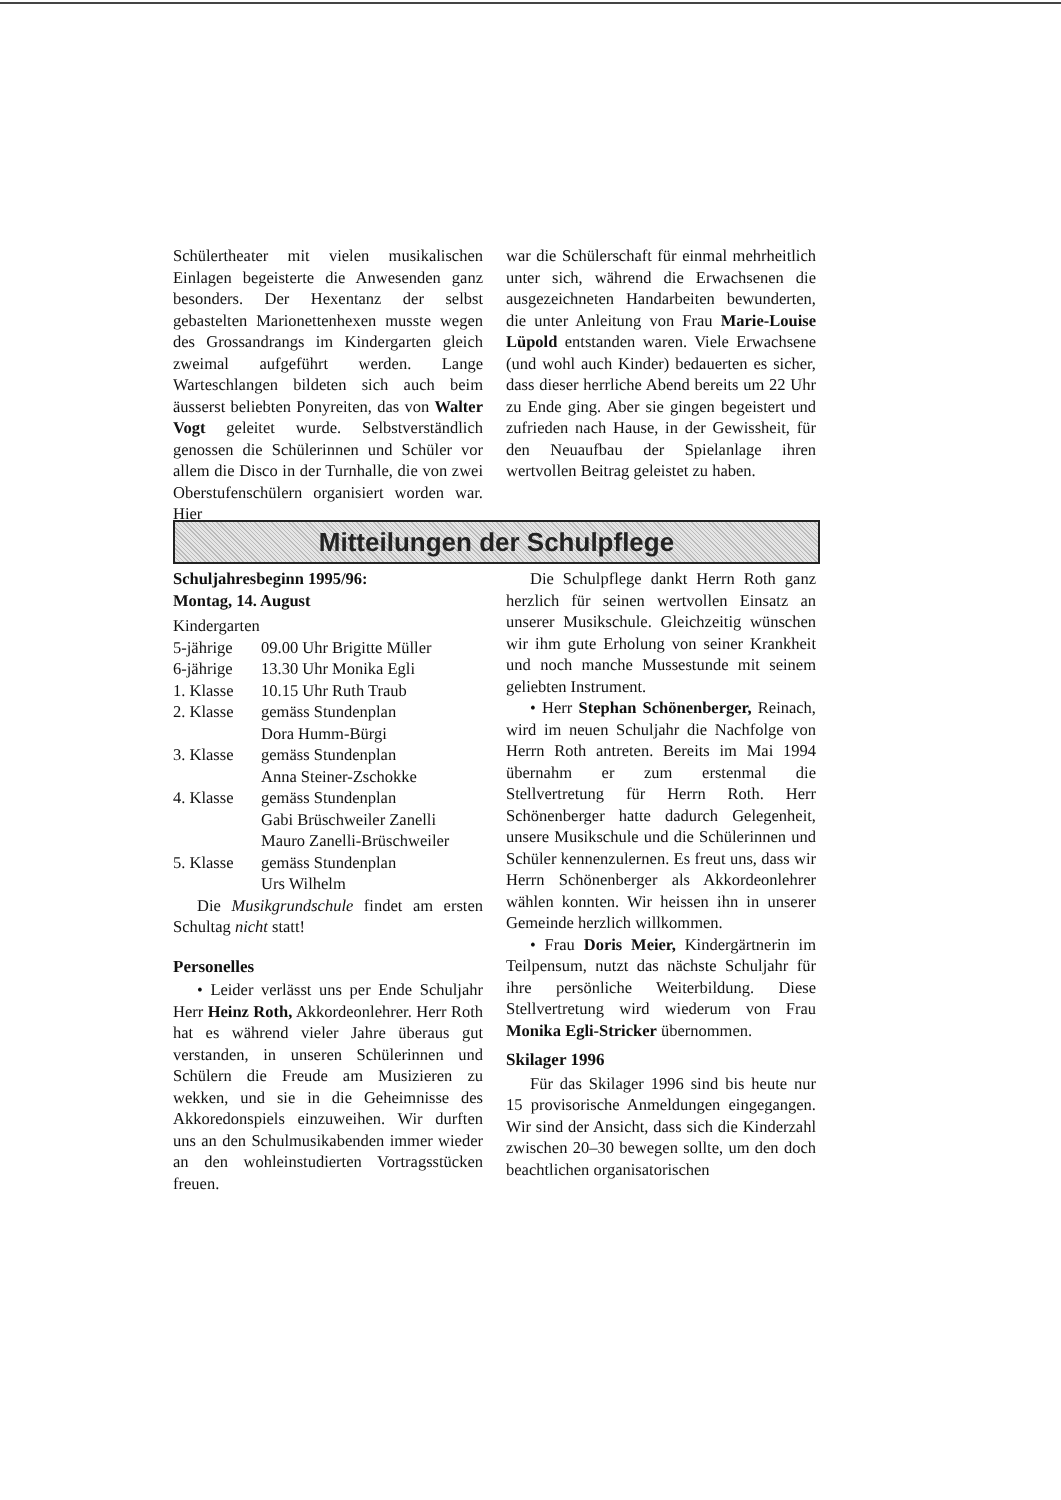Schülertheater mit vielen musikalischen Einlagen begeisterte die Anwesenden ganz besonders. Der Hexentanz der selbst gebastelten Marionettenhexen musste wegen des Grossandrangs im Kindergarten gleich zweimal aufgeführt werden. Lange Warteschlangen bildeten sich auch beim äusserst beliebten Ponyreiten, das von Walter Vogt geleitet wurde. Selbstverständlich genossen die Schülerinnen und Schüler vor allem die Disco in der Turnhalle, die von zwei Oberstufenschülern organisiert worden war. Hier
war die Schülerschaft für einmal mehrheitlich unter sich, während die Erwachsenen die ausgezeichneten Handarbeiten bewunderten, die unter Anleitung von Frau Marie-Louise Lüpold entstanden waren. Viele Erwachsene (und wohl auch Kinder) bedauerten es sicher, dass dieser herrliche Abend bereits um 22 Uhr zu Ende ging. Aber sie gingen begeistert und zufrieden nach Hause, in der Gewissheit, für den Neuaufbau der Spielanlage ihren wertvollen Beitrag geleistet zu haben.
Mitteilungen der Schulpflege
Schuljahresbeginn 1995/96:
Montag, 14. August
Kindergarten
| 5-jährige | 09.00 Uhr Brigitte Müller |
| 6-jährige | 13.30 Uhr Monika Egli |
| 1. Klasse | 10.15 Uhr Ruth Traub |
| 2. Klasse | gemäss Stundenplan Dora Humm-Bürgi |
| 3. Klasse | gemäss Stundenplan Anna Steiner-Zschokke |
| 4. Klasse | gemäss Stundenplan Gabi Brüschweiler Zanelli Mauro Zanelli-Brüschweiler |
| 5. Klasse | gemäss Stundenplan Urs Wilhelm |
Die Musikgrundschule findet am ersten Schultag nicht statt!
Personelles
• Leider verlässt uns per Ende Schuljahr Herr Heinz Roth, Akkordeonlehrer. Herr Roth hat es während vieler Jahre überaus gut verstanden, in unseren Schülerinnen und Schülern die Freude am Musizieren zu wekken, und sie in die Geheimnisse des Akkoredonspiels einzuweihen. Wir durften uns an den Schulmusikabenden immer wieder an den wohleinstudierten Vortragsstücken freuen.
Die Schulpflege dankt Herrn Roth ganz herzlich für seinen wertvollen Einsatz an unserer Musikschule. Gleichzeitig wünschen wir ihm gute Erholung von seiner Krankheit und noch manche Mussestunde mit seinem geliebten Instrument.
• Herr Stephan Schönenberger, Reinach, wird im neuen Schuljahr die Nachfolge von Herrn Roth antreten. Bereits im Mai 1994 übernahm er zum erstenmal die Stellvertretung für Herrn Roth. Herr Schönenberger hatte dadurch Gelegenheit, unsere Musikschule und die Schülerinnen und Schüler kennenzulernen. Es freut uns, dass wir Herrn Schönenberger als Akkordeonlehrer wählen konnten. Wir heissen ihn in unserer Gemeinde herzlich willkommen.
• Frau Doris Meier, Kindergärtnerin im Teilpensum, nutzt das nächste Schuljahr für ihre persönliche Weiterbildung. Diese Stellvertretung wird wiederum von Frau Monika Egli-Stricker übernommen.
Skilager 1996
Für das Skilager 1996 sind bis heute nur 15 provisorische Anmeldungen eingegangen. Wir sind der Ansicht, dass sich die Kinderzahl zwischen 20–30 bewegen sollte, um den doch beachtlichen organisatorischen